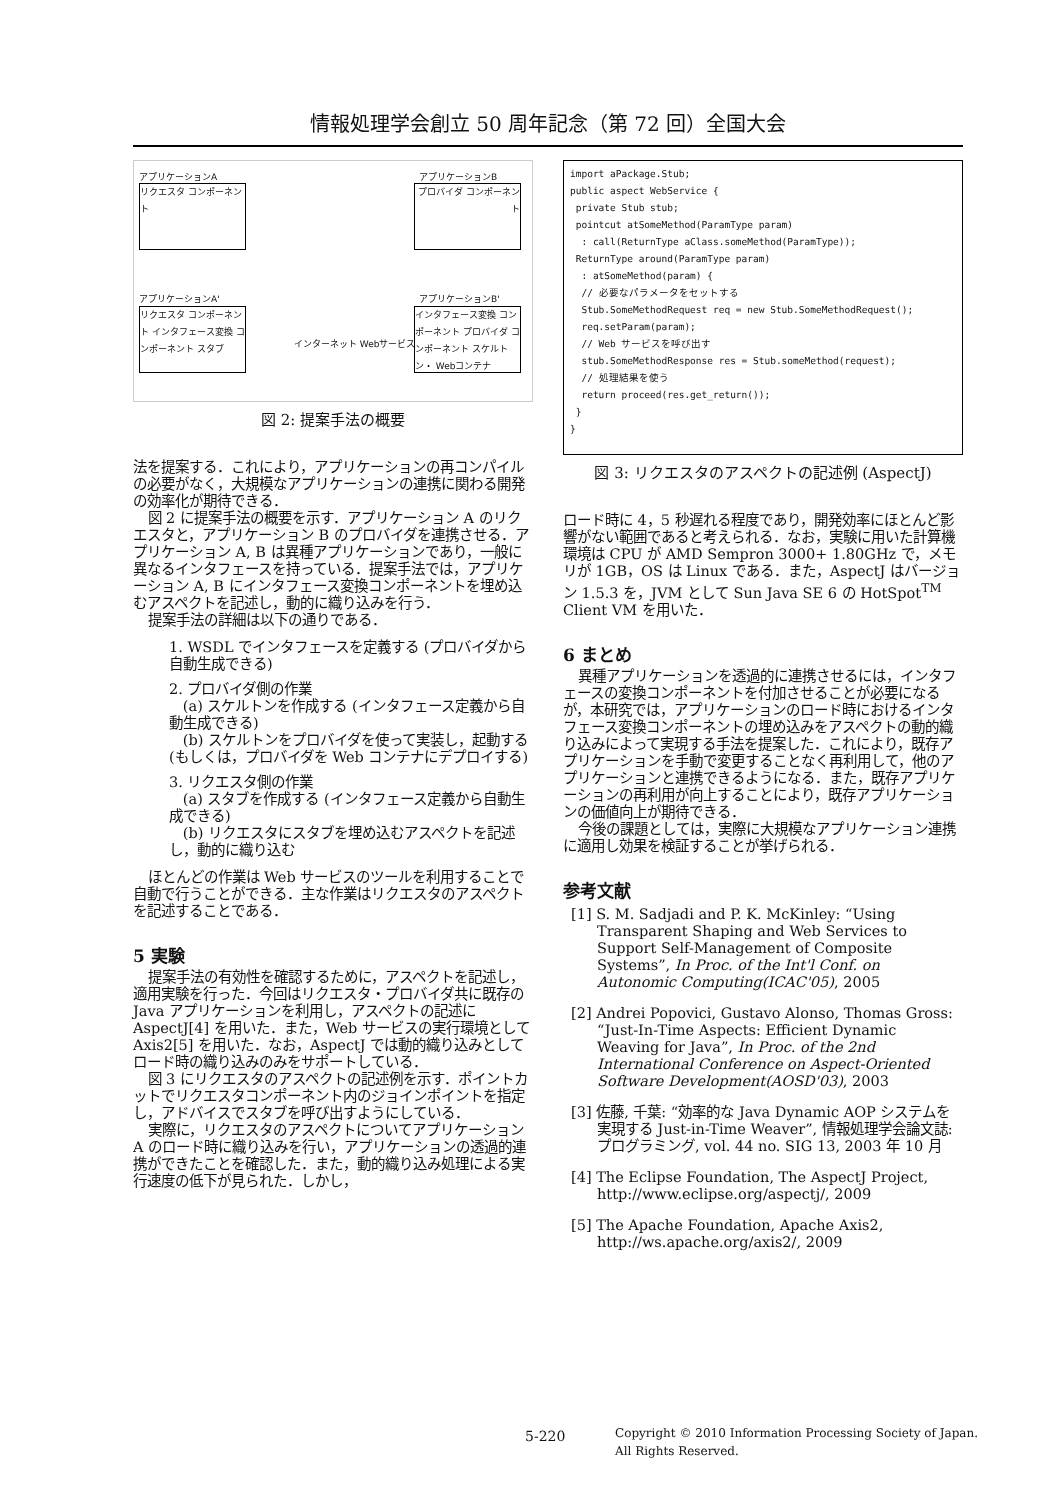情報処理学会創立 50 周年記念（第 72 回）全国大会
アプリケーションA アプリケーションB
リクエスタ コンポーネント
プロバイダ コンポーネント
アプリケーションA' アプリケーションB'
リクエスタ コンポーネント インタフェース変換 コンポーネント スタブ
インターネット Webサービス
インタフェース変換 コンポーネント プロバイダ コンポーネント スケルトン・ Webコンテナ
図 2: 提案手法の概要
法を提案する．これにより，アプリケーションの再コンパイルの必要がなく，大規模なアプリケーションの連携に関わる開発の効率化が期待できる．
図 2 に提案手法の概要を示す．アプリケーション A のリクエスタと，アプリケーション B のプロバイダを連携させる．アプリケーション A, B は異種アプリケーションであり，一般に異なるインタフェースを持っている．提案手法では，アプリケーション A, B にインタフェース変換コンポーネントを埋め込むアスペクトを記述し，動的に織り込みを行う．
提案手法の詳細は以下の通りである．
1. WSDL でインタフェースを定義する (プロバイダから自動生成できる)
2. プロバイダ側の作業
(a) スケルトンを作成する (インタフェース定義から自動生成できる)
(b) スケルトンをプロバイダを使って実装し，起動する (もしくは，プロバイダを Web コンテナにデプロイする)
3. リクエスタ側の作業
(a) スタブを作成する (インタフェース定義から自動生成できる)
(b) リクエスタにスタブを埋め込むアスペクトを記述し，動的に織り込む
ほとんどの作業は Web サービスのツールを利用することで自動で行うことができる．主な作業はリクエスタのアスペクトを記述することである．
5 実験
提案手法の有効性を確認するために，アスペクトを記述し，適用実験を行った．今回はリクエスタ・プロバイダ共に既存の Java アプリケーションを利用し，アスペクトの記述に AspectJ[4] を用いた．また，Web サービスの実行環境として Axis2[5] を用いた．なお，AspectJ では動的織り込みとしてロード時の織り込みのみをサポートしている．
図 3 にリクエスタのアスペクトの記述例を示す．ポイントカットでリクエスタコンポーネント内のジョインポイントを指定し，アドバイスでスタブを呼び出すようにしている．
実際に，リクエスタのアスペクトについてアプリケーション A のロード時に織り込みを行い，アプリケーションの透過的連携ができたことを確認した．また，動的織り込み処理による実行速度の低下が見られた．しかし，
import aPackage.Stub;
public aspect WebService {
 private Stub stub;
 pointcut atSomeMethod(ParamType param)
  : call(ReturnType aClass.someMethod(ParamType));
 ReturnType around(ParamType param)
  : atSomeMethod(param) {
  // 必要なパラメータをセットする
  Stub.SomeMethodRequest req = new Stub.SomeMethodRequest();
  req.setParam(param);
  // Web サービスを呼び出す
  stub.SomeMethodResponse res = Stub.someMethod(request);
  // 処理結果を使う
  return proceed(res.get_return());
 }
}
図 3: リクエスタのアスペクトの記述例 (AspectJ)
ロード時に 4，5 秒遅れる程度であり，開発効率にほとんど影響がない範囲であると考えられる．なお，実験に用いた計算機環境は CPU が AMD Sempron 3000+ 1.80GHz で，メモリが 1GB，OS は Linux である．また，AspectJ はバージョン 1.5.3 を，JVM として Sun Java SE 6 の HotSpot<sup>TM</sup> Client VM を用いた．
6 まとめ
異種アプリケーションを透過的に連携させるには，インタフェースの変換コンポーネントを付加させることが必要になるが，本研究では，アプリケーションのロード時におけるインタフェース変換コンポーネントの埋め込みをアスペクトの動的織り込みによって実現する手法を提案した．これにより，既存アプリケーションを手動で変更することなく再利用して，他のアプリケーションと連携できるようになる．また，既存アプリケーションの再利用が向上することにより，既存アプリケーションの価値向上が期待できる．
今後の課題としては，実際に大規模なアプリケーション連携に適用し効果を検証することが挙げられる．
参考文献
[1] S. M. Sadjadi and P. K. McKinley: “Using Transparent Shaping and Web Services to Support Self-Management of Composite Systems”, In Proc. of the Int'l Conf. on Autonomic Computing(ICAC'05), 2005
[2] Andrei Popovici, Gustavo Alonso, Thomas Gross: “Just-In-Time Aspects: Efficient Dynamic Weaving for Java”, In Proc. of the 2nd International Conference on Aspect-Oriented Software Development(AOSD'03), 2003
[3] 佐藤, 千葉: “効率的な Java Dynamic AOP システムを実現する Just-in-Time Weaver”, 情報処理学会論文誌:プログラミング, vol. 44 no. SIG 13, 2003 年 10 月
[4] The Eclipse Foundation, The AspectJ Project, http://www.eclipse.org/aspectj/, 2009
[5] The Apache Foundation, Apache Axis2, http://ws.apache.org/axis2/, 2009
5-220
Copyright © 2010 Information Processing Society of Japan.
All Rights Reserved.